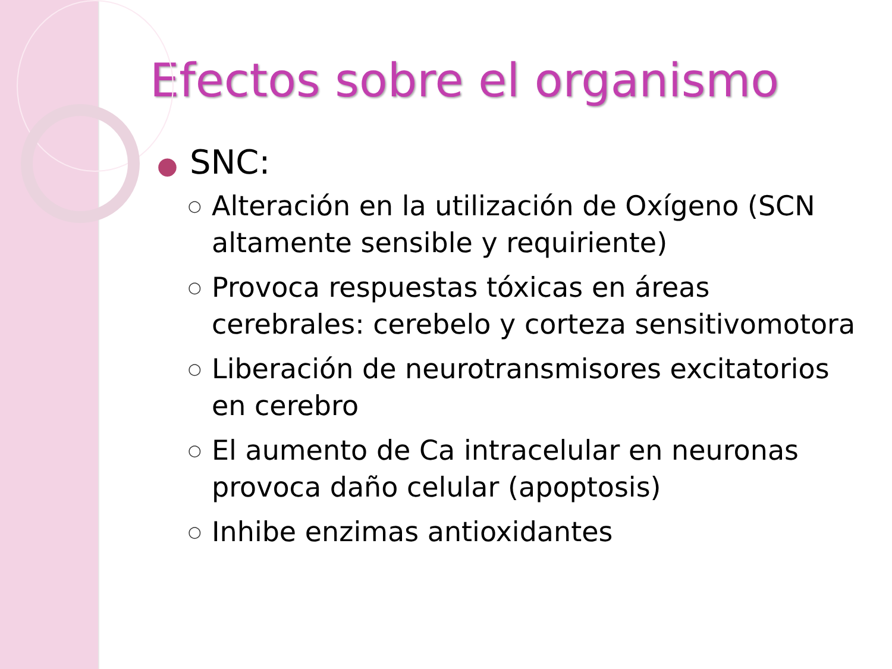Efectos sobre el organismo
● SNC:
○ Alteración en la utilización de Oxígeno (SCN altamente sensible y requiriente)
○ Provoca respuestas tóxicas en áreas cerebrales: cerebelo y corteza sensitivomotora
○ Liberación de neurotransmisores excitatorios en cerebro
○ El aumento de Ca intracelular en neuronas provoca daño celular (apoptosis)
○ Inhibe enzimas antioxidantes